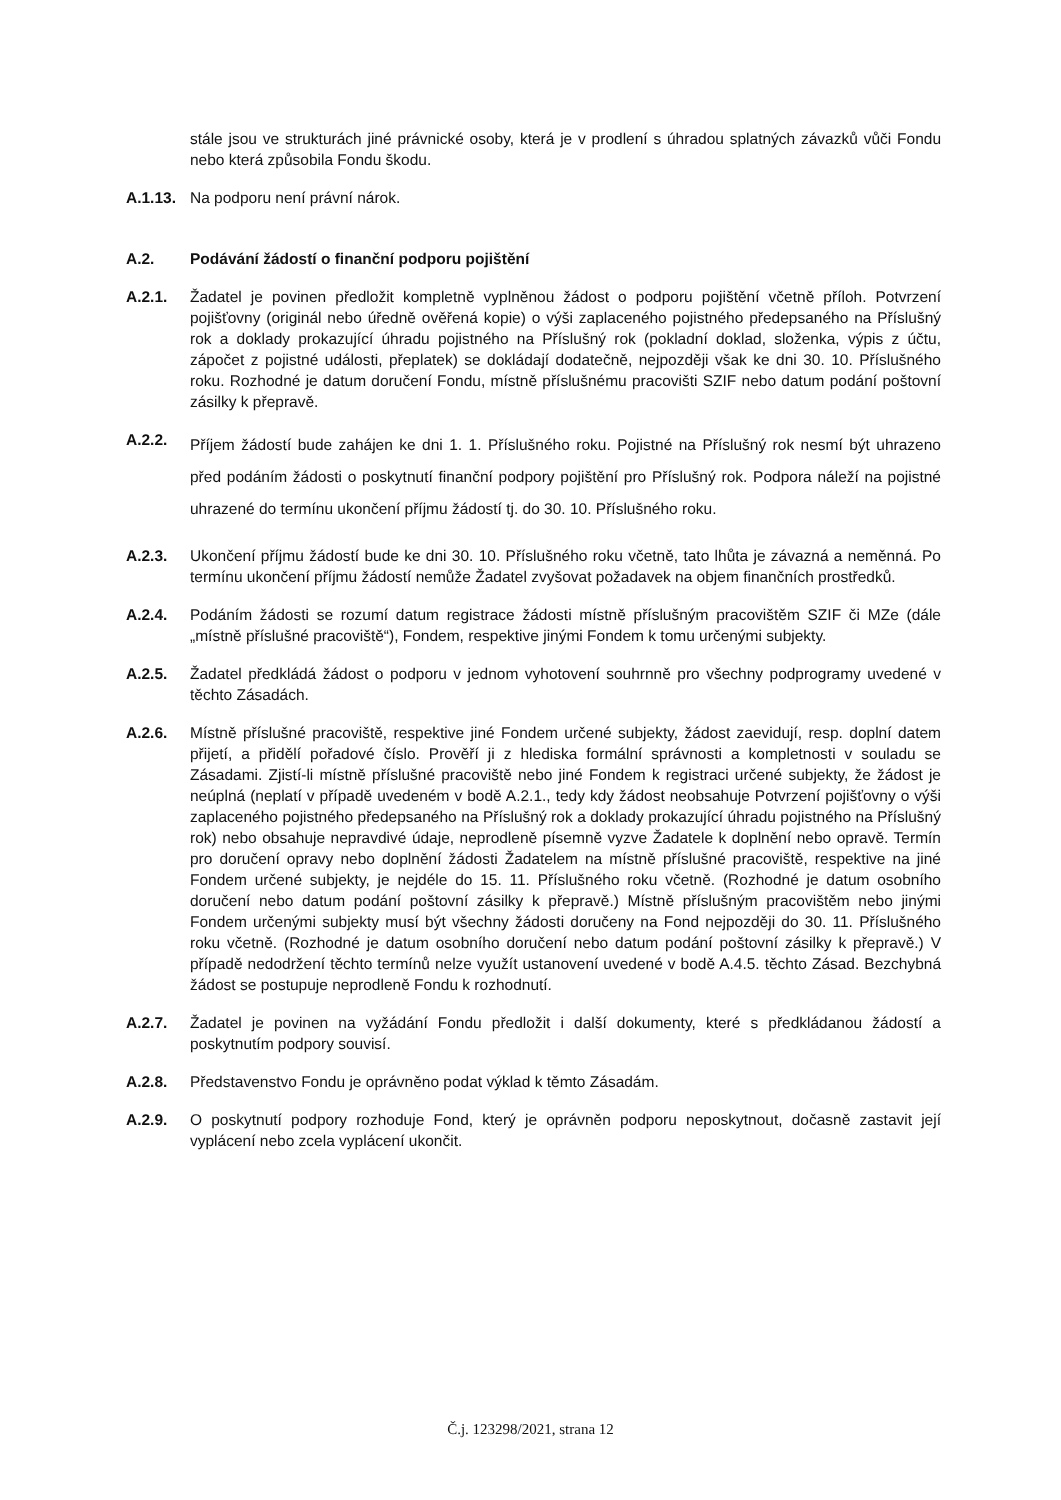stále jsou ve strukturách jiné právnické osoby, která je v prodlení s úhradou splatných závazků vůči Fondu nebo která způsobila Fondu škodu.
A.1.13.
Na podporu není právní nárok.
A.2. Podávání žádostí o finanční podporu pojištění
A.2.1. Žadatel je povinen předložit kompletně vyplněnou žádost o podporu pojištění včetně příloh. Potvrzení pojišťovny (originál nebo úředně ověřená kopie) o výši zaplaceného pojistného předepsaného na Příslušný rok a doklady prokazující úhradu pojistného na Příslušný rok (pokladní doklad, složenka, výpis z účtu, zápočet z pojistné události, přeplatek) se dokládají dodatečně, nejpozději však ke dni 30. 10. Příslušného roku. Rozhodné je datum doručení Fondu, místně příslušnému pracovišti SZIF nebo datum podání poštovní zásilky k přepravě.
A.2.2.
Příjem žádostí bude zahájen ke dni 1. 1. Příslušného roku. Pojistné na Příslušný rok nesmí být uhrazeno před podáním žádosti o poskytnutí finanční podpory pojištění pro Příslušný rok. Podpora náleží na pojistné uhrazené do termínu ukončení příjmu žádostí tj. do 30. 10. Příslušného roku.
A.2.3. Ukončení příjmu žádostí bude ke dni 30. 10. Příslušného roku včetně, tato lhůta je závazná a neměnná. Po termínu ukončení příjmu žádostí nemůže Žadatel zvyšovat požadavek na objem finančních prostředků.
A.2.4. Podáním žádosti se rozumí datum registrace žádosti místně příslušným pracovištěm SZIF či MZe (dále „místně příslušné pracoviště“), Fondem, respektive jinými Fondem k tomu určenými subjekty.
A.2.5. Žadatel předkládá žádost o podporu v jednom vyhotovení souhrnně pro všechny podprogramy uvedené v těchto Zásadách.
A.2.6. Místně příslušné pracoviště, respektive jiné Fondem určené subjekty, žádost zaevidují, resp. doplní datem přijetí, a přidělí pořadové číslo. Prověří ji z hlediska formální správnosti a kompletnosti v souladu se Zásadami. Zjistí-li místně příslušné pracoviště nebo jiné Fondem k registraci určené subjekty, že žádost je neúplná (neplatí v případě uvedeném v bodě A.2.1., tedy kdy žádost neobsahuje Potvrzení pojišťovny o výši zaplaceného pojistného předepsaného na Příslušný rok a doklady prokazující úhradu pojistného na Příslušný rok) nebo obsahuje nepravdivé údaje, neprodleně písemně vyzve Žadatele k doplnění nebo opravě. Termín pro doručení opravy nebo doplnění žádosti Žadatelem na místně příslušné pracoviště, respektive na jiné Fondem určené subjekty, je nejdéle do 15. 11. Příslušného roku včetně. (Rozhodné je datum osobního doručení nebo datum podání poštovní zásilky k přepravě.) Místně příslušným pracovištěm nebo jinými Fondem určenými subjekty musí být všechny žádosti doručeny na Fond nejpozději do 30. 11. Příslušného roku včetně. (Rozhodné je datum osobního doručení nebo datum podání poštovní zásilky k přepravě.) V případě nedodržení těchto termínů nelze využít ustanovení uvedené v bodě A.4.5. těchto Zásad. Bezchybná žádost se postupuje neprodleně Fondu k rozhodnutí.
A.2.7. Žadatel je povinen na vyžádání Fondu předložit i další dokumenty, které s předkládanou žádostí a poskytnutím podpory souvisí.
A.2.8. Představenstvo Fondu je oprávněno podat výklad k těmto Zásadám.
A.2.9. O poskytnutí podpory rozhoduje Fond, který je oprávněn podporu neposkytnout, dočasně zastavit její vyplácení nebo zcela vyplácení ukončit.
Č.j. 123298/2021, strana 12